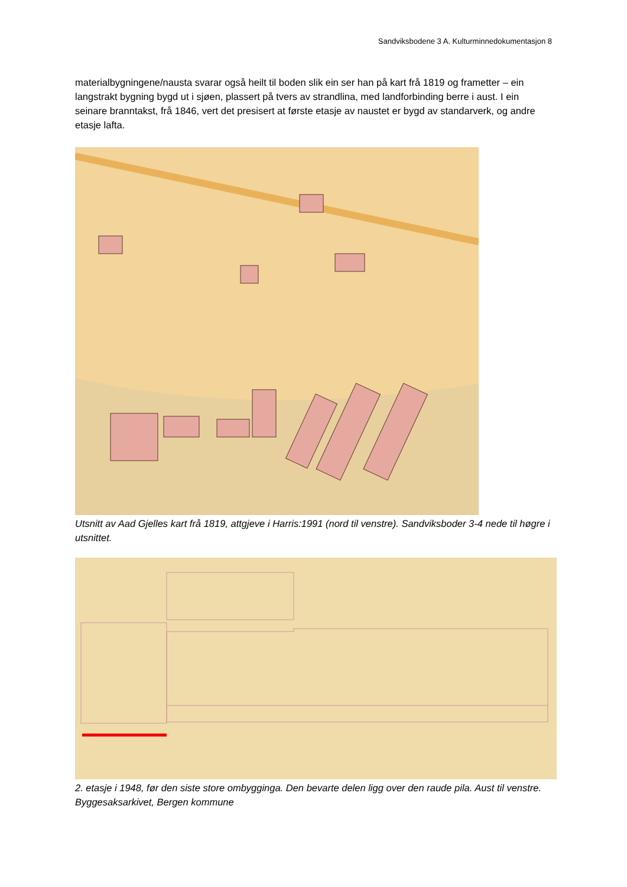Sandviksbodene 3 A. Kulturminnedokumentasjon 8
materialbygningene/nausta svarar også heilt til boden slik ein ser han på kart frå 1819 og frametter – ein langstrakt bygning bygd ut i sjøen, plassert på tvers av strandlina, med landforbinding berre i aust. I ein seinare branntakst, frå 1846, vert det presisert at første etasje av naustet er bygd av standarverk, og andre etasje lafta.
Utsnitt av Aad Gjelles kart frå 1819, attgjeve i Harris:1991 (nord til venstre). Sandviksboder 3-4 nede til høgre i utsnittet.
2. etasje i 1948, før den siste store ombygginga. Den bevarte delen ligg over den raude pila. Aust til venstre. Byggesaksarkivet, Bergen kommune